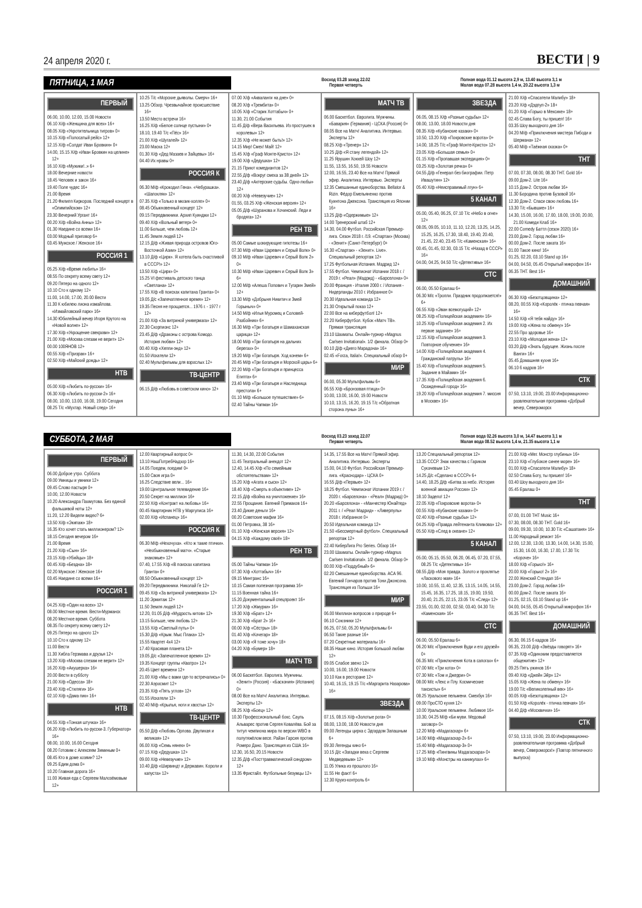24 апреля 2020 г.
ВЕСТИ | 9
ПЯТНИЦА, 1 МАЯ
Восход 03.28 заход 22.02
Первая четверть
Полная вода 01.12 высота 2,9 м, 13.40 высота 3,1 м
Малая вода 07.28 высота 1,4 м, 20.22 высота 1,3 м
ПЕРВЫЙ
06.00, 10.00, 12.00, 15.00 Новости
06.10 Х/ф «Женщина для всех» 16+
08.05 Х/ф «Укротительница тигров» 0+
10.15 Х/ф «Полосатый рейс» 12+
12.15 Х/ф «Солдат Иван Бровкин» 0+
14.00, 15.15 Х/ф «Иван Бровкин на целине» 12+
16.10 Х/ф «Мужики!..» 6+
18.00 Вечерние новости
18.45 Человек и закон 16+
19.40 Поле чудес 16+
21.00 Время
21.20 Филипп Киркоров. Последний концерт в «Олимпийском» 12+
23.30 Вечерний Ургант 16+
00.20 Х/ф «Война Анны» 12+
01.30 Наедине со всеми 16+
03.00 Модный приговор 6+
03.45 Мужское / Женское 16+
РОССИЯ 1
05.25 Х/ф «Время любить» 16+
08.55 По секрету всему свету 12+
09.20 Пятеро на одного 12+
10.10 Сто к одному 12+
11.00, 14.00, 17.00, 20.00 Вести
11.30 К юбилею лиона измайлова. «Измайловский парк» 16+
14.30 Юбилейный вечер Игоря Крутого на «Новой волне» 12+
17.30 Х/ф «Укрощение свекрови» 12+
21.00 Х/ф «Москва слезам не верит» 12+
00.00 100ЯНОВ 12+
00.55 Х/ф «Призрак» 16+
02.50 Х/ф «Майский дождь» 12+
НТВ
05.00 Х/ф «Любить по-русски» 16+
06.30 Х/ф «Любить по-русски-2» 16+
08.00, 10.00, 13.00, 16.00, 19.00 Сегодня
08.25 Т/с «Мухтар. Новый след» 16+
10.25 Т/с «Морские дьяволы. Смерч» 16+
13.25 Обзор. Чрезвычайное происшествие 16+
13.50 Место встречи 16+
16.25 Х/ф «Белое солнце пустыни» 0+
18.10, 19.40 Т/с «Пёс» 16+
21.00 Х/ф «Шугалей» 12+
23.00 Маска 12+
01.30 Х/ф «Дед Мазаев и Зайцевы» 16+
04.40 Их нравы 0+
РОССИЯ К
06.30 М/ф «Крокодил Гена». «Чебурашка». «Шапокляк» 12+
07.35 Х/ф «Только в мюзик-холле» 0+
08.45 Обыкновенный концерт 12+
09.15 Передвижники. Архип Куинджи 12+
09.40 Х/ф «Вольный ветер» 0+
11.00 Больше, чем любовь 12+
11.45 Земля людей 12+
12.15 Д/ф «Живая природа островов Юго-Восточной Азии» 12+
13.10 Д/ф «Цирк». Я хотела быть счастливой в СССР!» 12+
13.50 Х/ф «Цирк» 0+
15.25 VI фестиваль детского танца «Светлана» 12+
17.55 Х/ф «В поисках капитана Гранта» 0+
19.05 Д/с «Запечатленное время» 12+
19.35 Песня не прощается... 1976 г. - 1977 г 12+
21.00 Х/ф «За витриной универмага» 12+
22.30 Скорпионс 12+
23.45 Д/ф «Драконы с острова Комодо. История любви» 12+
00.40 Х/ф «Хеппи-энд» 12+
01.50 Искатели 12+
02.40 Мультфильмы для взрослых 12+
ТВ-ЦЕНТР
06.15 Д/ф «Любовь в советском кино» 12+
07.00 Х/ф «Акваланги на дне» 0+
08.20 Х/ф «Трембита» 0+
10.05 Х/ф «Старик Хоттабыч» 0+
11.30, 21.00 События
11.45 Д/ф «Вера Васильева. Из простушек в королевы» 12+
12.35 Х/ф «Не может быть!» 12+
14.15 Мир! Смех! Май! 12+
15.45 Х/ф «Граф Монте-Кристо» 12+
19.00 Х/ф «Дедушка» 12+
21.15 Приют комедиантов 12+
22.55 Д/ф «Вокруг смеха за 38 дней» 12+
23.40 Д/ф «Актерские судьбы. Одно-любы» 12+
00.20 Х/ф «Невезучие» 12+
01.55, 03.25 Х/ф «Женская версия» 12+
05.05 Д/ф «Шуранова и Хочинский. Леди и бродяга» 12+
РЕН ТВ
05.00 Самые шокирующие гипотезы 16+
07.30 М/ф «Иван Царевич и Серый Волк» 0+
09.10 М/ф «Иван Царевич и Серый Волк 2» 0+
10.30 М/ф «Иван Царевич и Серый Волк 3» 6+
12.00 М/ф «Алеша Попович и Тугарин Змей» 12+
13.30 М/ф «Добрыня Никитич и Змей Горыныч» 0+
14.50 М/ф «Илья Муромец и Соловей-Разбойник» 6+
16.30 М/ф «Три богатыря и Шамаханская царица» 12+
18.00 М/ф «Три богатыря на дальних берегах» 0+
19.20 М/ф «Три богатыря. Ход конем» 6+
20.45 М/ф «Три богатыря и Морской царь» 6+
22.20 М/ф «Три богатыря и принцесса Египта» 6+
23.40 М/ф «Три богатыря и Наследница престола» 6+
01.10 М/ф «Большое путешествие» 6+
02.40 Тайны Чапман 16+
МАТЧ ТВ
06.00 Баскетбол. Евролига. Мужчины. «Бавария» (Германия) - ЦСКА (Россия) 0+
08.05 Все на Матч! Аналитика. Интервью. Эксперты 12+
08.25 Х/ф «Тренер» 12+
10.25 Д/ф «Я стану легендой» 12+
11.25 Ярушин Хоккей Шоу 12+
11.55, 13.55, 16.50, 19.55 Новости
12.00, 16.55, 23.40 Все на Матч! Прямой эфир. Аналитика. Интервью. Эксперты
12.35 Смешанные единоборства. Bellator & Rizin. Фёдор Емельяненко против Куинтона Джексона. Трансляция из Японии 16+
13.25 Д/ф «Одержимые» 12+
14.00 Тренерский штаб 12+
14.30, 04.00 Футбол. Российская Премьер-лига. Сезон 2018 г. /19. «Спартак» (Москва) - «Зенит» (Санкт-Петербург) 0+
16.30 «Спартак» - «Зенит». Live». Специальный репортаж 12+
17.25 Футбольная Испания. Мадрид 12+
17.55 Футбол. Чемпионат Испании 2018 г. / 2019 г. «Реал» (Мадрид) - «Барселона» 0+
20.00 Франция - Италия 2000 г. / Испания - Нидерланды 2010 г. Избранное 0+
20.30 Идеальная команда 12+
21.30 Открытый показ 12+
22.00 Все на киберфутбол! 12+
22.20 Киберфутбол. Кубок «Матч ТВ». Прямая трансляция
23.10 Шахматы. Онлайн-турнир «Magnus Carlsen Invitational». 1/2 финала. Обзор 0+
00.10 Д/ф «Диего Марадона» 16+
02.45 «Forza, Italia!». Специальный обзор 0+
МИР
06.00, 05.30 Мультфильмы 6+
06.55 Х/ф «Бронзовая птица» 0+
10.00, 13.00, 16.00, 19.00 Новости
10.10, 13.15, 16.20, 19.15 Т/с «Обратная сторона луны» 16+
ЗВЕЗДА
06.05, 08.15 Х/ф «Разные судьбы» 12+
08.00, 13.00, 18.00 Новости дня
08.35 Х/ф «Кубанские казаки» 0+
10.50, 13.20 Х/ф «Покровские ворота» 0+
14.00, 18.25 Т/с «Граф Монте-Кристо» 12+
23.05 Х/ф «Большая семья» 0+
01.15 Х/ф «Пропавшая экспедиция» 0+
03.25 Х/ф «Золотая речка» 0+
04.55 Д/ф «Генерал без биографии. Петр Ивашутин» 12+
05.40 Х/ф «Неисправимый лгун» 6+
5 КАНАЛ
05.00, 05.40, 06.25, 07.10 Т/с «Небо в огне» 12+
08.05, 09.05, 10.10, 11.10, 12.20, 13.25, 14.25, 15.25, 16.25, 17.30, 18.40, 19.40, 20.40, 21.45, 22.40, 23.45 Т/с «Каменская» 16+
00.45, 01.45, 02.30, 03.15 Т/с «Назад в СССР» 16+
04.00, 04.25, 04.50 Т/с «Детективы» 16+
СТС
06.00, 05.50 Ералаш 6+
06.30 М/с «Тролли. Праздник продолжается!» 6+
06.55 Х/ф «Эван всемогущий» 12+
08.25 Х/ф «Полицейская академия» 16+
10.25 Х/ф «Полицейская академия 2. Их первое задание» 16+
12.15 Х/ф «Полицейская академия 3. Повторное обучение» 16+
14.00 Х/ф «Полицейская академия 4. Гражданский патруль» 16+
15.40 Х/ф «Полицейская академия 5. Задание в Майами» 16+
17.35 Х/ф «Полицейская академия 6. Осажденный город» 16+
19.20 Х/ф «Полицейская академия 7. миссия в Москве» 16+
21.00 Х/ф «Спасатели Малибу» 18+
23.20 Х/ф «Дэдпул-2» 18+
01.20 Х/ф «Горько в Мексике» 18+
02.45 Слава Богу, ты пришел! 16+
03.35 Шоу выходного дня 16+
04.20 М/ф «Приключения мистера Пибоди и Шермана» 12+
05.40 М/ф «Таёжная сказка» 0+
ТНТ
07.00, 07.30, 08.00, 08.30 ТНТ. Gold 16+
09.00 Дом-2. Lite 16+
10.15 Дом-2. Остров любви 16+
11.30 Бородина против Бузовой 16+
12.30 Дом-2. Спаси свою любовь 16+
13.30 Т/с «Бывшие» 16+
14.30, 15.00, 16.00, 17.00, 18.00, 19.00, 20.00, 21.00 Комеди Клаб 16+
22.00 Comedy Баттл (сезон 2020) 16+
23.00 Дом-2. Город любви 16+
00.00 Дом-2. После заката 16+
01.00 Такое кино! 16+
01.25, 02.20, 03.10 Stand up 16+
04.00, 04.50, 05.45 Открытый микрофон 16+
06.35 ТНТ. Best 16+
ДОМАШНИЙ
06.30 Х/ф «Безотцовщина» 12+
08.20, 00.55 Х/ф «Королёк - птичка певчая» 16+
14.50 Х/ф «Я тебя найду» 16+
19.00 Х/ф «Жена по обмену» 16+
22.55 Про здоровье 16+
23.10 Х/ф «Молодая жена» 12+
03.20 Д/ф «Знать будущее. Жизнь после Ванги» 16+
05.45 Домашняя кухня 16+
06.10 6 кадров 16+
СТК
07.50, 13.10, 19.00, 23.00 Информационно-развлекательная программа «Добрый вечер, Североморск
СУББОТА, 2 МАЯ
Восход 03.23 заход 22.07
Первая четверть
Полная вода 02.26 высота 3,0 м, 14.47 высота 3,1 м
Малая вода 08.52 высота 1,4 м, 21.35 высота 1,1 м
ПЕРВЫЙ
06.00 Доброе утро. Суббота
09.00 Умницы и умники 12+
09.45 Слово пастыря 0+
10.00, 12.00 Новости
10.20 Александра Пахмутова. Без единой фальшивой ноты 12+
11.20, 12.20 Видели видео? 6+
13.50 Х/ф «Экипаж» 18+
16.35 Кто хочет стать миллионером? 12+
18.15 Сегодня вечером 16+
21.00 Время
21.20 Х/ф «Сын» 16+
23.15 Х/ф «Убийцы» 18+
00.45 Х/ф «Бездна» 18+
02.20 Мужское / Женское 16+
03.45 Наедине со всеми 16+
РОССИЯ 1
04.25 Х/ф «Один на всех» 12+
08.00 Местное время. Вести-Мурманск
08.20 Местное время. Суббота
08.35 По секрету всему свету 12+
09.25 Пятеро на одного 12+
10.10 Сто к одному 12+
11.00 Вести
11.30 Хибла Герзмава и друзья 12+
13.20 Х/ф «Москва слезам не верит» 12+
16.20 Х/ф «Акушерка» 16+
20.00 Вести в субботу
21.00 Х/ф «Одесса» 18+
23.40 Х/ф «Стиляги» 16+
02.10 Х/ф «Дама пик» 16+
НТВ
04.55 Х/ф «Тонкая штучка» 16+
06.20 Х/ф «Любить по-русски-3. Губернатор» 16+
08.00, 10.00, 16.00 Сегодня
08.20 Готовим с Алексеем Зиминым 0+
08.45 Кто в доме хозяин? 12+
09.25 Едим дома 0+
10.20 Главная дорога 16+
11.00 Живая еда с Сергеем Малозёмовым 12+
12.00 Квартирный вопрос 0+
13.10 НашПотребНадзор 16+
14.05 Поедем, поедим! 0+
15.00 Своя игра 0+
16.25 Следствие вели... 16+
19.00 Центральное телевидение 16+
20.50 Секрет на миллион 16+
22.50 Х/ф «Контракт на любовь» 16+
00.45 Квартирник НТВ у Маргулиса 16+
02.00 Х/ф «Испанец» 16+
РОССИЯ К
06.30 М/ф «Нехочуха». «Кто ж такие птички». «Необыкновенный матч». «Старые знакомые» 12+
07.40, 17.55 Х/ф «В поисках капитана Гранта» 0+
08.50 Обыкновенный концерт 12+
09.20 Передвижники. Николай Ге 12+
09.45 Х/ф «За витриной универмага» 12+
11.20 Эрмитаж 12+
11.50 Земля людей 12+
12.20, 01.05 Д/ф «Мудрость китов» 12+
13.15 Больше, чем любовь 12+
13.55 Х/ф «Светлый путь» 0+
15.30 Д/ф «Крым. Мыс Плака» 12+
15.55 Квартет 4х4 12+
17.40 Красивая планета 12+
19.05 Д/с «Запечатленное время» 12+
19.35 Концерт группы «Кватро» 12+
20.45 Цвет времени 12+
21.00 Х/ф «Мы с вами где-то встречались» 0+
22.30 Аэросмит 12+
23.35 Х/ф «Пять углов» 12+
01.55 Искатели 12+
02.40 М/ф «Крылья, ноги и хвосты» 12+
ТВ-ЦЕНТР
05.50 Д/ф «Любовь Орлова. Двуликая и великая» 12+
06.00 Х/ф «Семь нянек» 0+
07.15 Х/ф «Дедушка» 12+
09.00 Х/ф «Невезучие» 12+
10.40 Д/ф «Ширвиндт и Державин. Короли и капуста» 12+
11.30, 14.30, 22.00 События
11.45 Театральный анекдот 12+
12.40, 14.45 Х/ф «По семейным обстоятельствам» 12+
15.20 Х/ф «Агата и сыск» 12+
18.40 Х/ф «Смерть в объективе» 12+
22.15 Д/ф «Война на уничтожение» 16+
22.55 Прощание. Евгений Примаков 16+
23.40 Дикие деньги 16+
00.20 Советские мафии 16+
01.00 Петровка, 38 16+
01.10 Х/ф «Женская версия» 12+
04.15 Х/ф «Каждому своё» 18+
РЕН ТВ
05.00 Тайны Чапман 16+
07.30 Х/ф «Хоттабыч» 16+
09.15 Минтранс 16+
10.15 Самая полезная программа 16+
11.15 Военная тайна 16+
15.20 Документальный спецпроект 16+
17.20 Х/ф «Жмурки» 16+
19.30 Х/ф «Брат» 12+
21.30 Х/ф «Брат 2» 16+
00.00 Х/ф «Сёстры» 18+
01.40 Х/ф «Кочегар» 18+
03.00 Х/ф «Я тоже хочу» 18+
04.20 Х/ф «Бумер» 18+
МАТЧ ТВ
06.00 Баскетбол. Евролига. Мужчины. «Зенит» (Россия) - «Баскония» (Испания) 0+
08.00 Все на Матч! Аналитика. Интервью. Эксперты 12+
08.25 Х/ф «Боец» 12+
10.30 Профессиональный бокс. Сауль Альварес против Сергея Ковалёва. Бой за титул чемпиона мира по версии WBO в полутяжёлом весе. Райан Гарсия против Ромеро Дано. Трансляция из США 16+
12.30, 16.50, 20.15 Новости
12.35 Д/ф «Посттравматический синдром» 12+
13.35 Фристайл. Футбольные безумцы 12+
14.35, 17.55 Все на Матч! Прямой эфир. Аналитика. Интервью. Эксперты
15.00, 04.10 Футбол. Российская Премьер-лига. «Краснодар» - ЦСКА 0+
16.55 Д/ф «Первые» 12+
18.25 Футбол. Чемпионат Испании 2019 г. / 2020 г. «Барселона» - «Реал» (Мадрид) 0+
20.20 «Барселона» - «Манчестер Юнайтед» 2011 г. / «Реал Мадрид» - «Ливерпуль» 2018 г. Избранное 0+
20.50 Идеальная команда 12+
21.50 «Бессмертный футбол». Специальный репортаж 12+
22.40 КиберЛига Pro Series. Обзор 16+
23.00 Шахматы. Онлайн-турнир «Magnus Carlsen Invitational». 1/2 финала. Обзор 0+
00.00 Х/ф «Поддубный» 6+
02.20 Смешанные единоборства. ACA 96. Евгений Гончаров против Тони Джонсона. Трансляция из Польши 16+
МИР
06.00 Миллион вопросов о природе 6+
06.10 Союзники 12+
06.25, 07.50, 05.20 Мультфильмы 6+
06.50 Такие разные 16+
07.20 Секретные материалы 16+
08.35 Наше кино. История большой любви 12+
09.05 Слабое звено 12+
10.00, 16.00, 19.00 Новости
10.10 Как в ресторане 12+
10.40, 16.15, 19.15 Т/с «Маргарита Назарова» 16+
ЗВЕЗДА
07.15, 08.15 Х/ф «Золотые рога» 0+
08.00, 13.00, 18.00 Новости дня
09.00 Легенды цирка с Эдгардом Запашным 6+
09.30 Легенды кино 6+
10.15 Д/с «Загадки века с Сергеем Медведевым» 12+
11.05 Улика из прошлого 16+
11.55 Не факт! 6+
12.30 Круиз-контроль 6+
13.20 Специальный репортаж 12+
13.35 СССР. Знак качества с Гариком Сукачевым 12+
14.25 Д/с «Сделано в СССР» 6+
14.40, 18.25 Д/ф «Битва за небо. История военной авиации России» 12+
18.10 Задело! 12+
22.05 Х/ф «Покровские ворота» 0+
00.55 Х/ф «Кубанские казаки» 0+
02.40 Х/ф «Разные судьбы» 12+
04.25 Х/ф «Правда лейтенанта Климова» 12+
05.50 Х/ф «След в океане» 12+
5 КАНАЛ
05.00, 05.15, 05.50, 06.20, 06.45, 07.20, 07.55, 08.25 Т/с «Детективы» 16+
08.55 Д/ф «Моя правда. Золото и проклятье «Ласкового мая» 16+
10.00, 10.55, 11.40, 12.35, 13.15, 14.05, 14.55, 15.45, 16.35, 17.25, 18.15, 19.00, 19.50, 20.40, 21.25, 22.15, 23.05 Т/с «След» 12+
23.55, 01.00, 02.00, 02.50, 03.40, 04.30 Т/с «Каменская» 16+
СТС
06.00, 05.50 Ералаш 6+
06.20 М/с «Приключения Вуди и его друзей» 0+
06.35 М/с «Приключения Кота в сапогах» 6+
07.00 М/с «Три кота» 0+
07.30 М/с «Том и Джерри» 0+
08.00 М/с «Лекс и Плу. Космические таксисты» 6+
08.25 Уральские пельмени. Смехбук 16+
09.00 ПроСТО кухня 12+
10.00 Уральские пельмени. Любимое 16+
10.30, 04.25 М/ф «Би муви. Медовый заговор» 0+
12.20 М/ф «Мадагаскар» 6+
14.00 М/ф «Мадагаскар-2» 6+
15.40 М/ф «Мадагаскар-3» 0+
17.25 М/ф «Пингвины Мадагаскара» 0+
19.10 М/ф «Монстры на каникулах» 6+
21.00 Х/ф «Мег. Монстр глубины» 16+
23.10 Х/ф «Глубокое синее море» 16+
01.00 Х/ф «Спасатели Малибу» 18+
02.50 Слава Богу, ты пришел! 16+
03.40 Шоу выходного дня 16+
05.45 Ералаш 0+
ТНТ
07.00, 01.00 ТНТ Music 16+
07.30, 08.00, 08.30 ТНТ. Gold 16+
09.00, 09.30, 10.00, 10.30 Т/с «Сашатаня» 16+
11.00 Народный ремонт 16+
12.00, 12.30, 13.00, 13.30, 14.00, 14.30, 15.00, 15.30, 16.00, 16.30, 17.00, 17.30 Т/с «Короче» 16+
18.00 Х/ф «Горько!» 16+
20.00 Х/ф «Горько! 2» 16+
22.00 Женский Стендап 16+
23.00 Дом-2. Город любви 16+
00.00 Дом-2. После заката 16+
01.25, 02.15, 03.10 Stand up 16+
04.00, 04.55, 05.45 Открытый микрофон 16+
06.35 ТНТ. Best 16+
ДОМАШНИЙ
06.30, 06.15 6 кадров 16+
06.35, 23.00 Д/ф «Звёзды говорят» 16+
07.35 Х/ф «Одиноким предоставляется общежитие» 12+
09.25 Пять ужинов 16+
09.40 Х/ф «Джейн Эйр» 12+
15.05 Х/ф «Жена по обмену» 16+
19.00 Т/с «Великолепный век» 16+
00.05 Х/ф «Безотцовщина» 12+
01.50 Х/ф «Королёк - птичка певчая» 16+
04.40 Д/ф «Москвички» 16+
СТК
07.50, 13.10, 19.00, 23.00 Информационно-развлекательная программа «Добрый вечер, Североморск!» (Повтор пятничного выпуска)